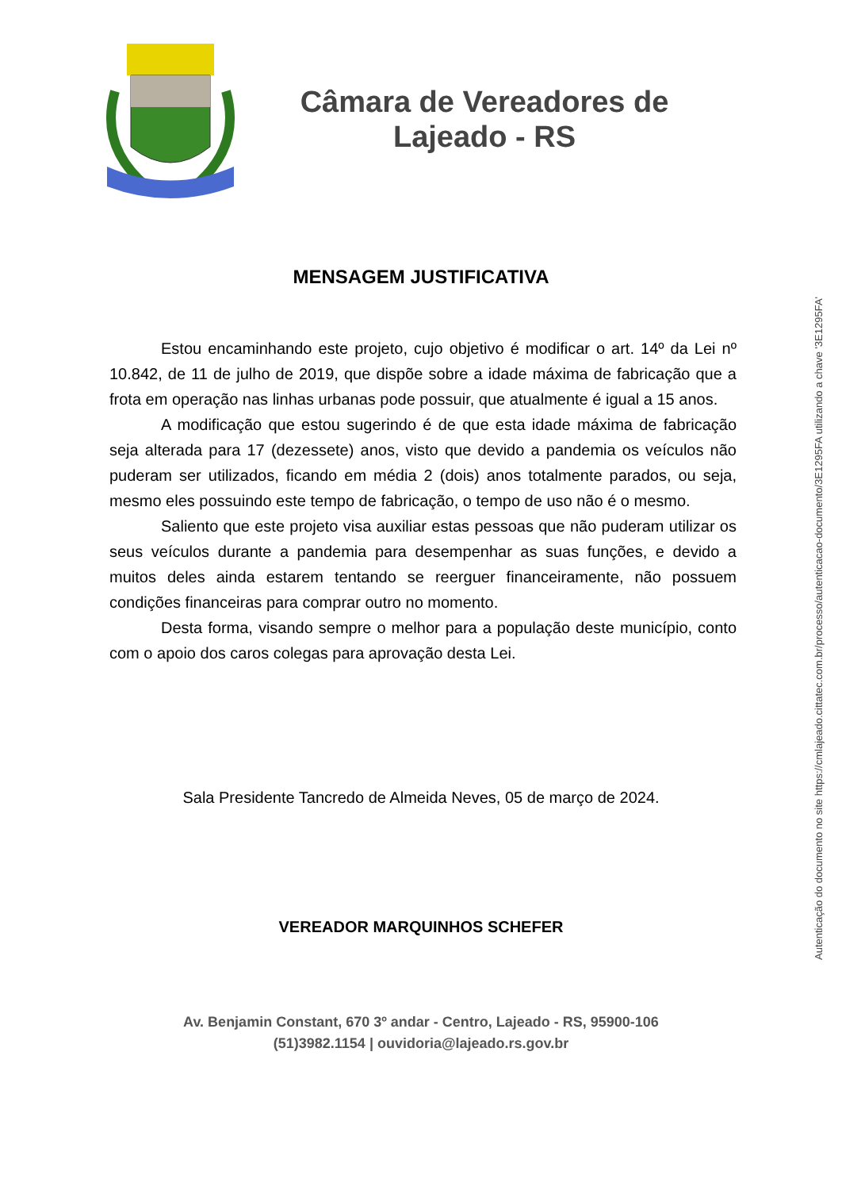Câmara de Vereadores de
Lajeado - RS
MENSAGEM JUSTIFICATIVA
Estou encaminhando este projeto, cujo objetivo é modificar o art. 14º da Lei nº 10.842, de 11 de julho de 2019, que dispõe sobre a idade máxima de fabricação que a frota em operação nas linhas urbanas pode possuir, que atualmente é igual a 15 anos.
A modificação que estou sugerindo é de que esta idade máxima de fabricação seja alterada para 17 (dezessete) anos, visto que devido a pandemia os veículos não puderam ser utilizados, ficando em média 2 (dois) anos totalmente parados, ou seja, mesmo eles possuindo este tempo de fabricação, o tempo de uso não é o mesmo.
Saliento que este projeto visa auxiliar estas pessoas que não puderam utilizar os seus veículos durante a pandemia para desempenhar as suas funções, e devido a muitos deles ainda estarem tentando se reerguer financeiramente, não possuem condições financeiras para comprar outro no momento.
Desta forma, visando sempre o melhor para a população deste município, conto com o apoio dos caros colegas para aprovação desta Lei.
Sala Presidente Tancredo de Almeida Neves, 05 de março de 2024.
VEREADOR MARQUINHOS SCHEFER
Av. Benjamin Constant, 670 3º andar - Centro, Lajeado - RS, 95900-106
(51)3982.1154 | ouvidoria@lajeado.rs.gov.br
Autenticação do documento no site https://cmlajeado.cittatec.com.br/processo/autenticacao-documento/3E1295FA utilizando a chave '3E1295FA'